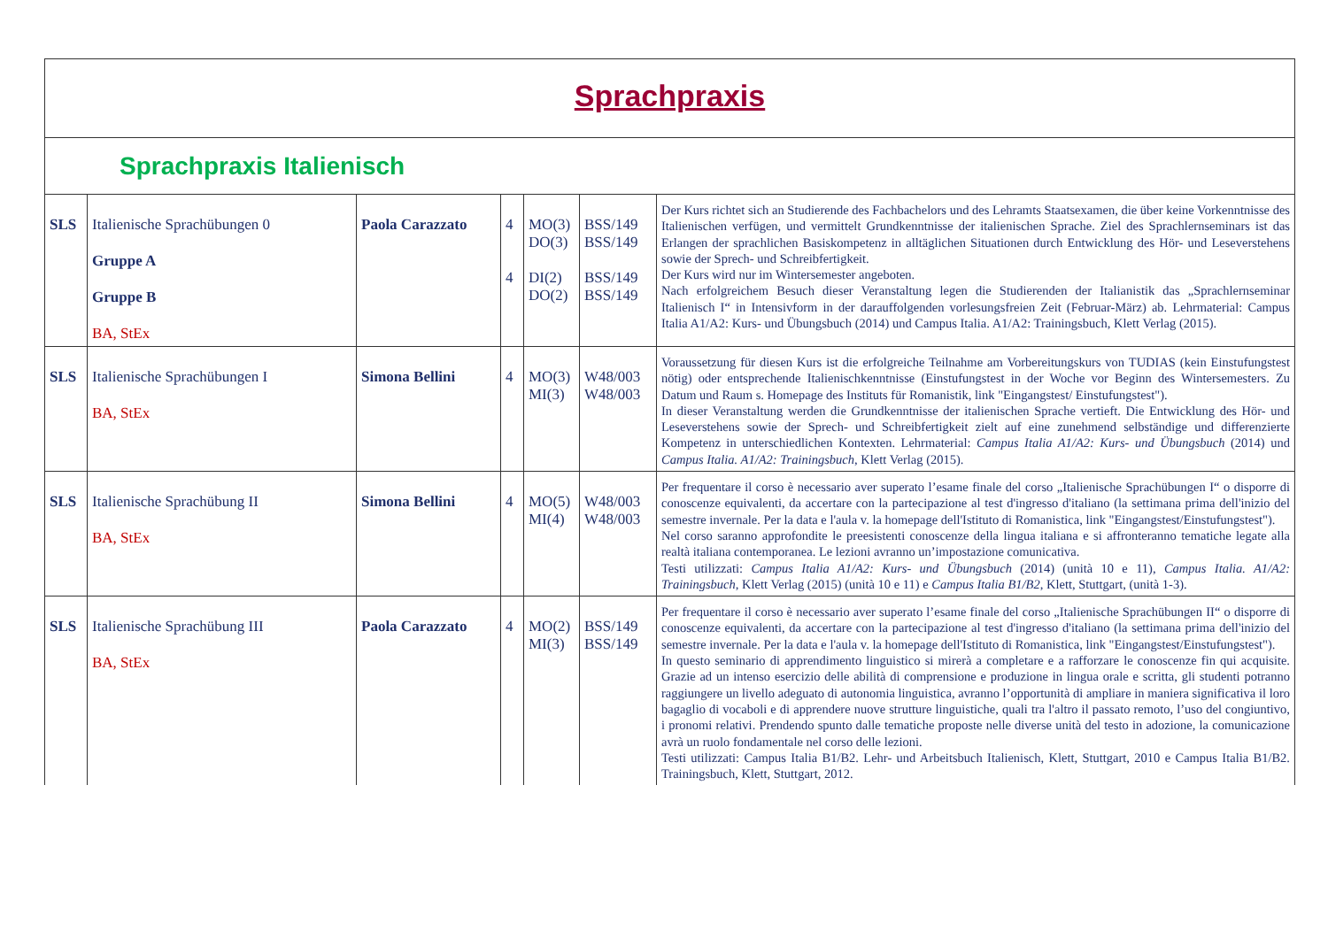| Sprachpraxis | | | | | | |
| Sprachpraxis Italienisch | | | | | | |
| SLS | Italienische Sprachübungen 0 Gruppe A Gruppe B BA, StEx | Paola Carazzato | 4 4 | MO(3) DO(3) DI(2) DO(2) | BSS/149 BSS/149 BSS/149 BSS/149 | Der Kurs richtet sich an Studierende des Fachbachelors und des Lehramts Staatsexamen, die über keine Vorkenntnisse des Italienischen verfügen, und vermittelt Grundkenntnisse der italienischen Sprache. Ziel des Sprachlernseminars ist das Erlangen der sprachlichen Basiskompetenz in alltäglichen Situationen durch Entwicklung des Hör- und Leseverstehens sowie der Sprech- und Schreibfertigkeit. Der Kurs wird nur im Wintersemester angeboten. Nach erfolgreichem Besuch dieser Veranstaltung legen die Studierenden der Italianistik das „Sprachlernseminar Italienisch I“ in Intensivform in der darauffolgenden vorlesungsfreien Zeit (Februar-März) ab. Lehrmaterial: Campus Italia A1/A2: Kurs- und Übungsbuch (2014) und Campus Italia. A1/A2: Trainingsbuch, Klett Verlag (2015). |
| SLS | Italienische Sprachübungen I BA, StEx | Simona Bellini | 4 | MO(3) MI(3) | W48/003 W48/003 | Voraussetzung für diesen Kurs ist die erfolgreiche Teilnahme am Vorbereitungskurs von TUDIAS (kein Einstufungstest nötig) oder entsprechende Italienischkenntnisse (Einstufungstest in der Woche vor Beginn des Wintersemesters. Zu Datum und Raum s. Homepage des Instituts für Romanistik, link "Eingangstest/ Einstufungstest"). In dieser Veranstaltung werden die Grundkenntnisse der italienischen Sprache vertieft. Die Entwicklung des Hör- und Leseverstehens sowie der Sprech- und Schreibfertigkeit zielt auf eine zunehmend selbständige und differenzierte Kompetenz in unterschiedlichen Kontexten. Lehrmaterial: Campus Italia A1/A2: Kurs- und Übungsbuch (2014) und Campus Italia. A1/A2: Trainingsbuch , Klett Verlag (2015). |
| SLS | Italienische Sprachübung II BA, StEx | Simona Bellini | 4 | MO(5) MI(4) | W48/003 W48/003 | Per frequentare il corso è necessario aver superato l’esame finale del corso „Italienische Sprachübungen I“ o disporre di conoscenze equivalenti, da accertare con la partecipazione al test d'ingresso d'italiano (la settimana prima dell'inizio del semestre invernale. Per la data e l'aula v. la homepage dell'Istituto di Romanistica, link "Eingangstest/Einstufungstest"). Nel corso saranno approfondite le preesistenti conoscenze della lingua italiana e si affronteranno tematiche legate alla realtà italiana contemporanea. Le lezioni avranno un’impostazione comunicativa. Testi utilizzati: Campus Italia A1/A2: Kurs- und Übungsbuch (2014) (unità 10 e 11), Campus Italia. A1/A2: Trainingsbuch , Klett Verlag (2015) (unità 10 e 11) e Campus Italia B1/B2 , Klett, Stuttgart, (unità 1-3). |
| SLS | Italienische Sprachübung III BA, StEx | Paola Carazzato | 4 | MO(2) MI(3) | BSS/149 BSS/149 | Per frequentare il corso è necessario aver superato l’esame finale del corso „Italienische Sprachübungen II“ o disporre di conoscenze equivalenti, da accertare con la partecipazione al test d'ingresso d'italiano (la settimana prima dell'inizio del semestre invernale. Per la data e l'aula v. la homepage dell'Istituto di Romanistica, link "Eingangstest/Einstufungstest"). In questo seminario di apprendimento linguistico si mirerà a completare e a rafforzare le conoscenze fin qui acquisite. Grazie ad un intenso esercizio delle abilità di comprensione e produzione in lingua orale e scritta, gli studenti potranno raggiungere un livello adeguato di autonomia linguistica, avranno l’opportunità di ampliare in maniera significativa il loro bagaglio di vocaboli e di apprendere nuove strutture linguistiche, quali tra l'altro il passato remoto, l’uso del congiuntivo, i pronomi relativi. Prendendo spunto dalle tematiche proposte nelle diverse unità del testo in adozione, la comunicazione avrà un ruolo fondamentale nel corso delle lezioni. Testi utilizzati: Campus Italia B1/B2. Lehr- und Arbeitsbuch Italienisch, Klett, Stuttgart, 2010 e Campus Italia B1/B2. Trainingsbuch, Klett, Stuttgart, 2012. |